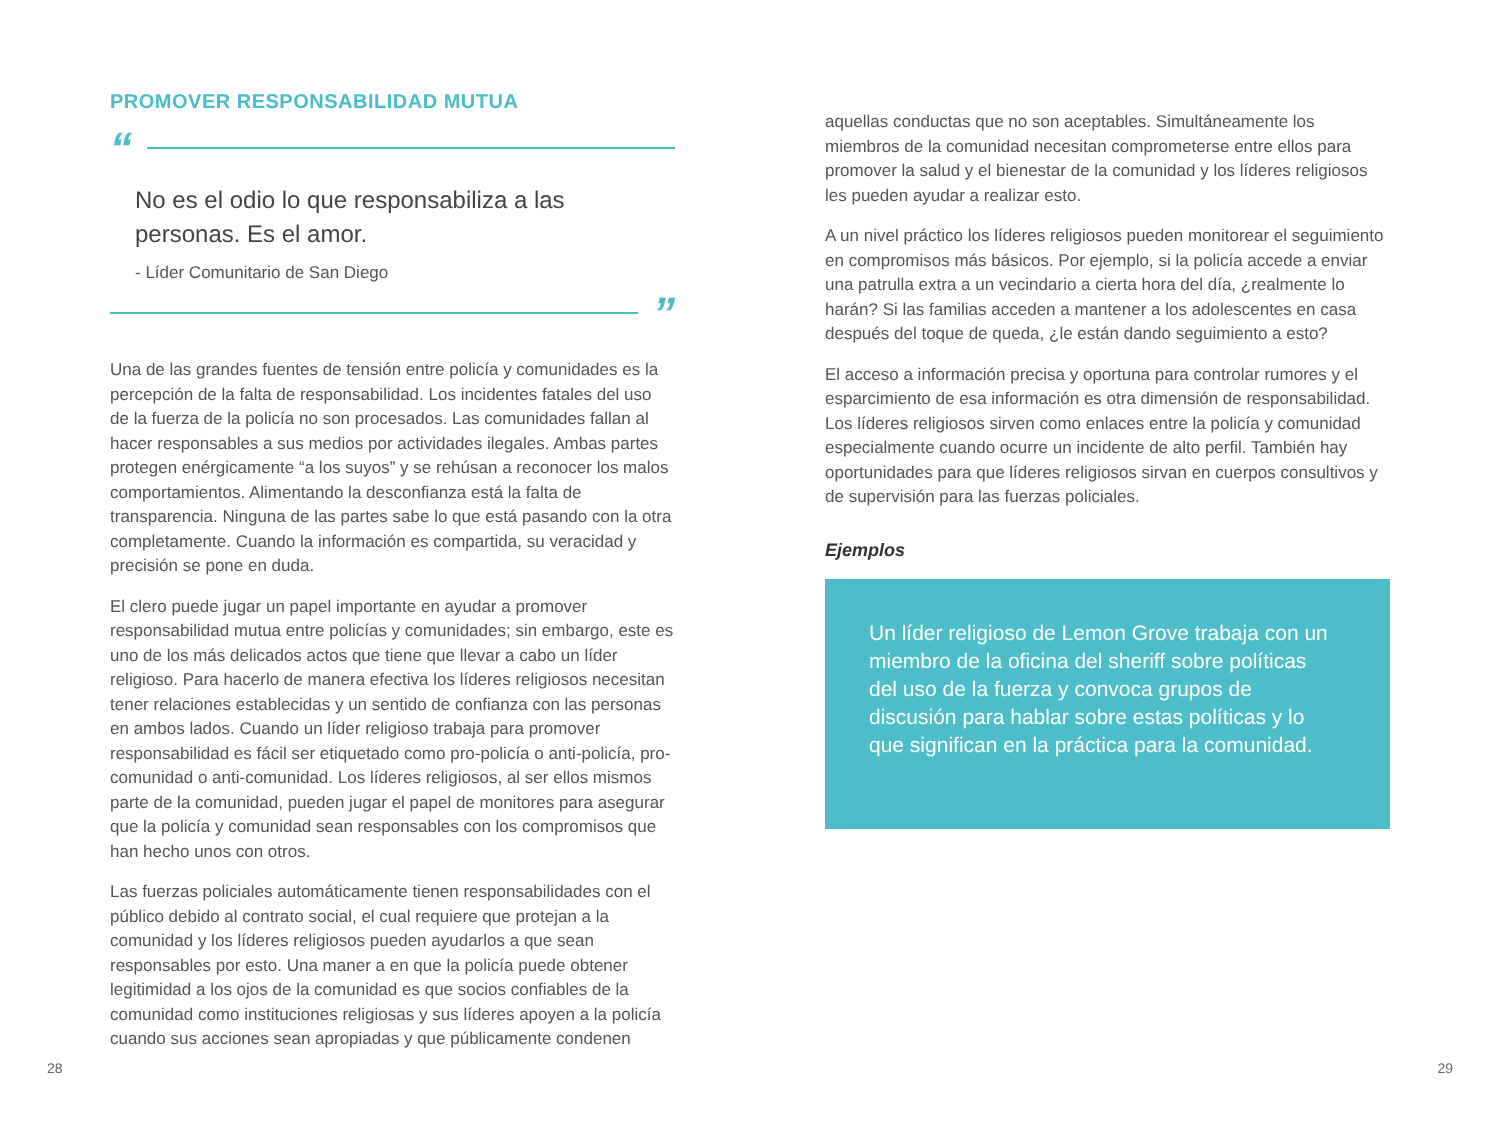PROMOVER RESPONSABILIDAD MUTUA
“
No es el odio lo que responsabiliza a las personas. Es el amor.
- Líder Comunitario de San Diego
”
Una de las grandes fuentes de tensión entre policía y comunidades es la percepción de la falta de responsabilidad. Los incidentes fatales del uso de la fuerza de la policía no son procesados. Las comunidades fallan al hacer responsables a sus medios por actividades ilegales. Ambas partes protegen enérgicamente “a los suyos” y se rehúsan a reconocer los malos comportamientos. Alimentando la desconfianza está la falta de transparencia. Ninguna de las partes sabe lo que está pasando con la otra completamente. Cuando la información es compartida, su veracidad y precisión se pone en duda.
El clero puede jugar un papel importante en ayudar a promover responsabilidad mutua entre policías y comunidades; sin embargo, este es uno de los más delicados actos que tiene que llevar a cabo un líder religioso. Para hacerlo de manera efectiva los líderes religiosos necesitan tener relaciones establecidas y un sentido de confianza con las personas en ambos lados. Cuando un líder religioso trabaja para promover responsabilidad es fácil ser etiquetado como pro-policía o anti-policía, pro-comunidad o anti-comunidad. Los líderes religiosos, al ser ellos mismos parte de la comunidad, pueden jugar el papel de monitores para asegurar que la policía y comunidad sean responsables con los compromisos que han hecho unos con otros.
Las fuerzas policiales automáticamente tienen responsabilidades con el público debido al contrato social, el cual requiere que protejan a la comunidad y los líderes religiosos pueden ayudarlos a que sean responsables por esto. Una maner a en que la policía puede obtener legitimidad a los ojos de la comunidad es que socios confiables de la comunidad como instituciones religiosas y sus líderes apoyen a la policía cuando sus acciones sean apropiadas y que públicamente condenen
aquellas conductas que no son aceptables. Simultáneamente los miembros de la comunidad necesitan comprometerse entre ellos para promover la salud y el bienestar de la comunidad y los líderes religiosos les pueden ayudar a realizar esto.
A un nivel práctico los líderes religiosos pueden monitorear el seguimiento en compromisos más básicos. Por ejemplo, si la policía accede a enviar una patrulla extra a un vecindario a cierta hora del día, ¿realmente lo harán? Si las familias acceden a mantener a los adolescentes en casa después del toque de queda, ¿le están dando seguimiento a esto?
El acceso a información precisa y oportuna para controlar rumores y el esparcimiento de esa información es otra dimensión de responsabilidad. Los líderes religiosos sirven como enlaces entre la policía y comunidad especialmente cuando ocurre un incidente de alto perfil. También hay oportunidades para que líderes religiosos sirvan en cuerpos consultivos y de supervisión para las fuerzas policiales.
Ejemplos
Un líder religioso de Lemon Grove trabaja con un miembro de la oficina del sheriff sobre políticas del uso de la fuerza y convoca grupos de discusión para hablar sobre estas políticas y lo que significan en la práctica para la comunidad.
28 29